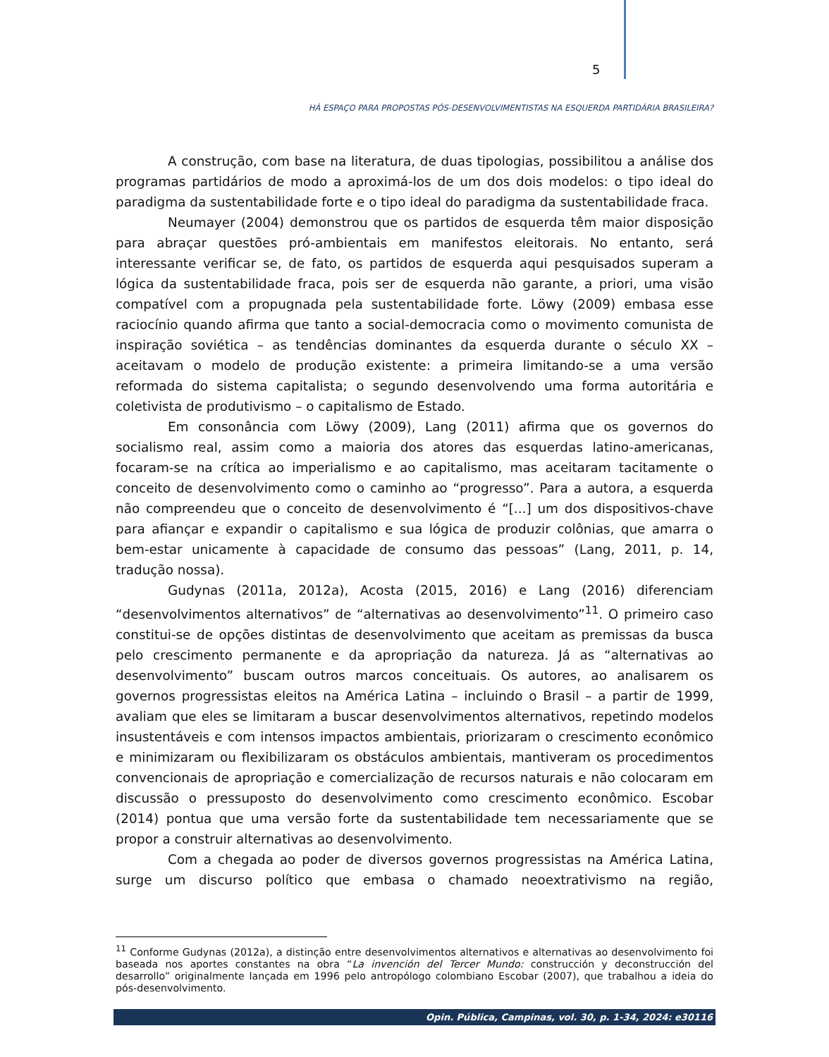5
HÁ ESPAÇO PARA PROPOSTAS PÓS-DESENVOLVIMENTISTAS NA ESQUERDA PARTIDÁRIA BRASILEIRA?
A construção, com base na literatura, de duas tipologias, possibilitou a análise dos programas partidários de modo a aproximá-los de um dos dois modelos: o tipo ideal do paradigma da sustentabilidade forte e o tipo ideal do paradigma da sustentabilidade fraca.
Neumayer (2004) demonstrou que os partidos de esquerda têm maior disposição para abraçar questões pró-ambientais em manifestos eleitorais. No entanto, será interessante verificar se, de fato, os partidos de esquerda aqui pesquisados superam a lógica da sustentabilidade fraca, pois ser de esquerda não garante, a priori, uma visão compatível com a propugnada pela sustentabilidade forte. Löwy (2009) embasa esse raciocínio quando afirma que tanto a social-democracia como o movimento comunista de inspiração soviética – as tendências dominantes da esquerda durante o século XX – aceitavam o modelo de produção existente: a primeira limitando-se a uma versão reformada do sistema capitalista; o segundo desenvolvendo uma forma autoritária e coletivista de produtivismo – o capitalismo de Estado.
Em consonância com Löwy (2009), Lang (2011) afirma que os governos do socialismo real, assim como a maioria dos atores das esquerdas latino-americanas, focaram-se na crítica ao imperialismo e ao capitalismo, mas aceitaram tacitamente o conceito de desenvolvimento como o caminho ao “progresso”. Para a autora, a esquerda não compreendeu que o conceito de desenvolvimento é “[...] um dos dispositivos-chave para afiançar e expandir o capitalismo e sua lógica de produzir colônias, que amarra o bem-estar unicamente à capacidade de consumo das pessoas” (Lang, 2011, p. 14, tradução nossa).
Gudynas (2011a, 2012a), Acosta (2015, 2016) e Lang (2016) diferenciam “desenvolvimentos alternativos” de “alternativas ao desenvolvimento”<sup>11</sup>. O primeiro caso constitui-se de opções distintas de desenvolvimento que aceitam as premissas da busca pelo crescimento permanente e da apropriação da natureza. Já as “alternativas ao desenvolvimento” buscam outros marcos conceituais. Os autores, ao analisarem os governos progressistas eleitos na América Latina – incluindo o Brasil – a partir de 1999, avaliam que eles se limitaram a buscar desenvolvimentos alternativos, repetindo modelos insustentáveis e com intensos impactos ambientais, priorizaram o crescimento econômico e minimizaram ou flexibilizaram os obstáculos ambientais, mantiveram os procedimentos convencionais de apropriação e comercialização de recursos naturais e não colocaram em discussão o pressuposto do desenvolvimento como crescimento econômico. Escobar (2014) pontua que uma versão forte da sustentabilidade tem necessariamente que se propor a construir alternativas ao desenvolvimento.
Com a chegada ao poder de diversos governos progressistas na América Latina, surge um discurso político que embasa o chamado neoextrativismo na região,
<sup>11</sup> Conforme Gudynas (2012a), a distinção entre desenvolvimentos alternativos e alternativas ao desenvolvimento foi baseada nos aportes constantes na obra “La invención del Tercer Mundo: construcción y deconstrucción del desarrollo” originalmente lançada em 1996 pelo antropólogo colombiano Escobar (2007), que trabalhou a ideia do pós-desenvolvimento.
Opin. Pública, Campinas, vol. 30, p. 1-34, 2024: e30116